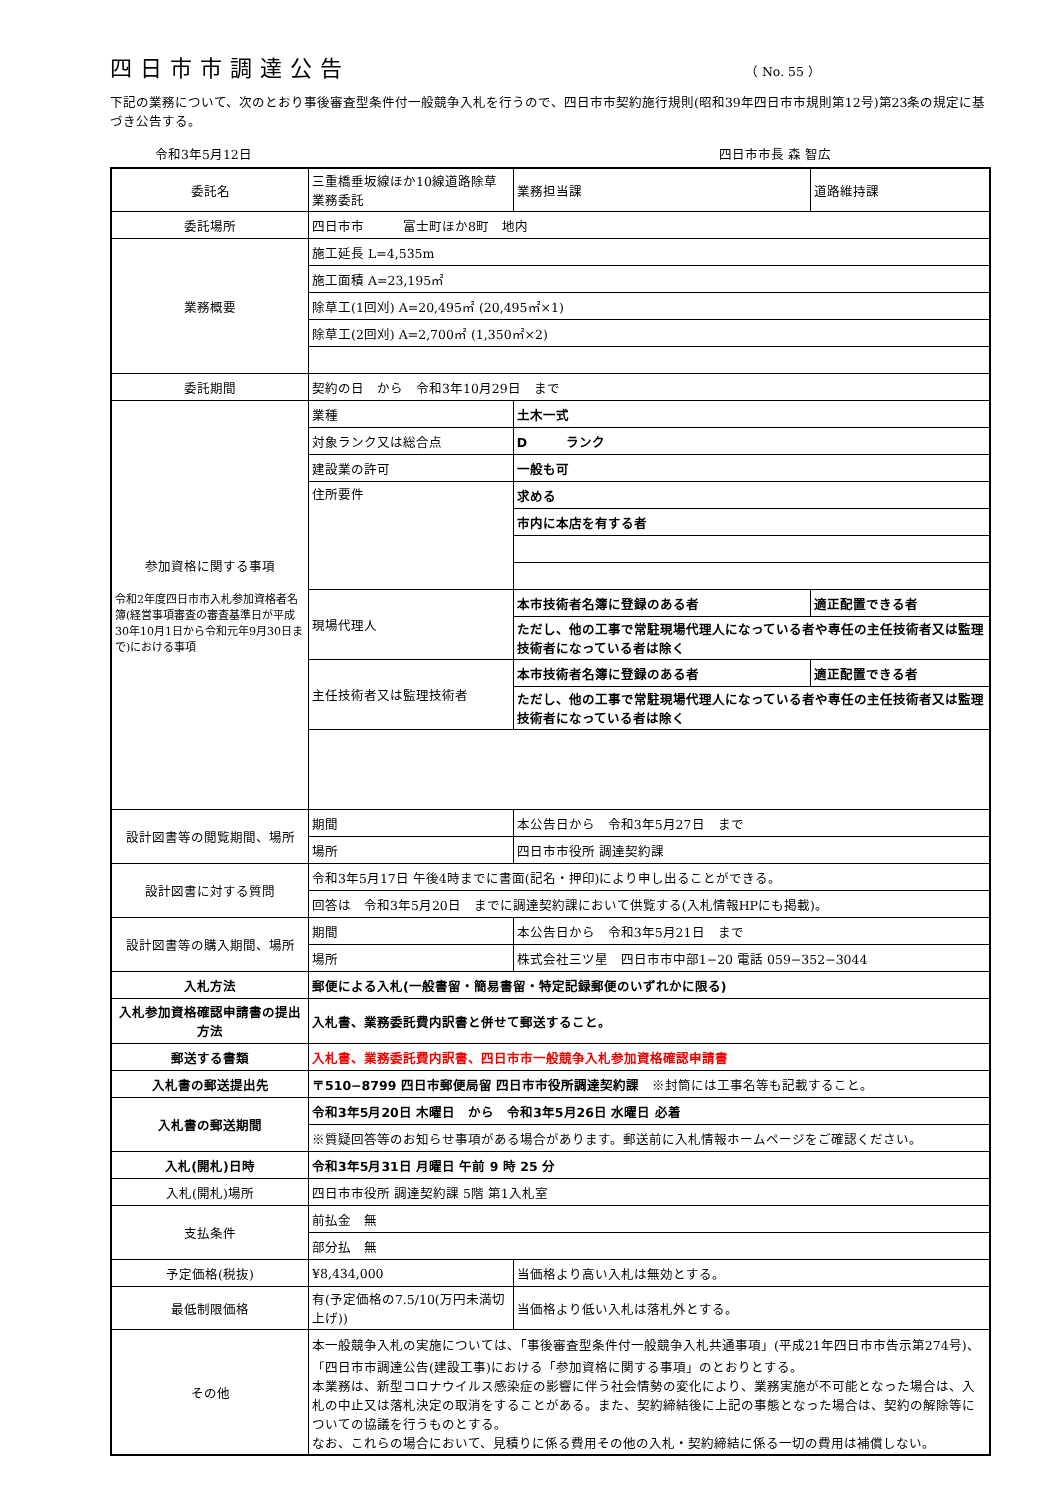四日市市調達公告
（ No. 55 ）
下記の業務について、次のとおり事後審査型条件付一般競争入札を行うので、四日市市契約施行規則(昭和39年四日市市規則第12号)第23条の規定に基づき公告する。
令和3年5月12日 四日市市長 森 智広
| 委託名 | 三重橋垂坂線ほか10線道路除草業務委託 | | 業務担当課 | 道路維持課 |
| 委託場所 | 四日市市 富士町ほか8町 地内 | | | |
| 業務概要 | 施工延長 L=4,535m | | | |
| | 施工面積 A=23,195㎡ | | | |
| | 除草工(1回刈) A=20,495㎡ (20,495㎡×1) | | | |
| | 除草工(2回刈) A=2,700㎡ (1,350㎡×2) | | | |
| 委託期間 | 契約の日 から 令和3年10月29日 まで | | | |
| 参加資格に関する事項 令和2年度四日市市入札参加資格者名簿(経営事項審査の審査基準日が平成30年10月1日から令和元年9月30日まで)における事項 | 業種 | 土木一式 | | |
| | 対象ランク又は総合点 | D ランク | | |
| | 建設業の許可 | 一般も可 | | |
| | 住所要件 | 求める | | |
| | | 市内に本店を有する者 | | |
| | 現場代理人 | 本市技術者名簿に登録のある者 | | 適正配置できる者 |
| | | ただし、他の工事で常駐現場代理人になっている者や専任の主任技術者又は監理技術者になっている者は除く | | |
| | 主任技術者又は監理技術者 | 本市技術者名簿に登録のある者 | | 適正配置できる者 |
| | | ただし、他の工事で常駐現場代理人になっている者や専任の主任技術者又は監理技術者になっている者は除く | | |
| 設計図書等の閲覧期間、場所 | 期間 | 本公告日から 令和3年5月27日 まで | | |
| | 場所 | 四日市市役所 調達契約課 | | |
| 設計図書に対する質問 | 令和3年5月17日 午後4時までに書面(記名・押印)により申し出ることができる。 | | | |
| | 回答は 令和3年5月20日 までに調達契約課において供覧する(入札情報HPにも掲載)。 | | | |
| 設計図書等の購入期間、場所 | 期間 | 本公告日から 令和3年5月21日 まで | | |
| | 場所 | 株式会社三ツ星 四日市市中部1−20 電話 059−352−3044 | | |
| 入札方法 | 郵便による入札(一般書留・簡易書留・特定記録郵便のいずれかに限る) | | | |
| 入札参加資格確認申請書の提出方法 | 入札書、業務委託費内訳書と併せて郵送すること。 | | | |
| 郵送する書類 | 入札書、業務委託費内訳書、四日市市一般競争入札参加資格確認申請書 | | | |
| 入札書の郵送提出先 | 〒510−8799 四日市郵便局留 四日市市役所調達契約課 ※封筒には工事名等も記載すること。 | | | |
| 入札書の郵送期間 | 令和3年5月20日 木曜日 から 令和3年5月26日 水曜日 必着 | | | |
| | ※質疑回答等のお知らせ事項がある場合があります。郵送前に入札情報ホームページをご確認ください。 | | | |
| 入札(開札)日時 | 令和3年5月31日 月曜日 午前 9 時 25 分 | | | |
| 入札(開札)場所 | 四日市市役所 調達契約課 5階 第1入札室 | | | |
| 支払条件 | 前払金 無 | | | |
| | 部分払 無 | | | |
| 予定価格(税抜) | ¥8,434,000 | | 当価格より高い入札は無効とする。 | |
| 最低制限価格 | 有(予定価格の7.5/10(万円未満切上げ)) | | 当価格より低い入札は落札外とする。 | |
| その他 | 本一般競争入札の実施については、「事後審査型条件付一般競争入札共通事項」(平成21年四日市市告示第274号)、「四日市市調達公告(建設工事)における「参加資格に関する事項」のとおりとする。 本業務は、新型コロナウイルス感染症の影響に伴う社会情勢の変化により、業務実施が不可能となった場合は、入札の中止又は落札決定の取消をすることがある。また、契約締結後に上記の事態となった場合は、契約の解除等についての協議を行うものとする。 なお、これらの場合において、見積りに係る費用その他の入札・契約締結に係る一切の費用は補償しない。 | | | |